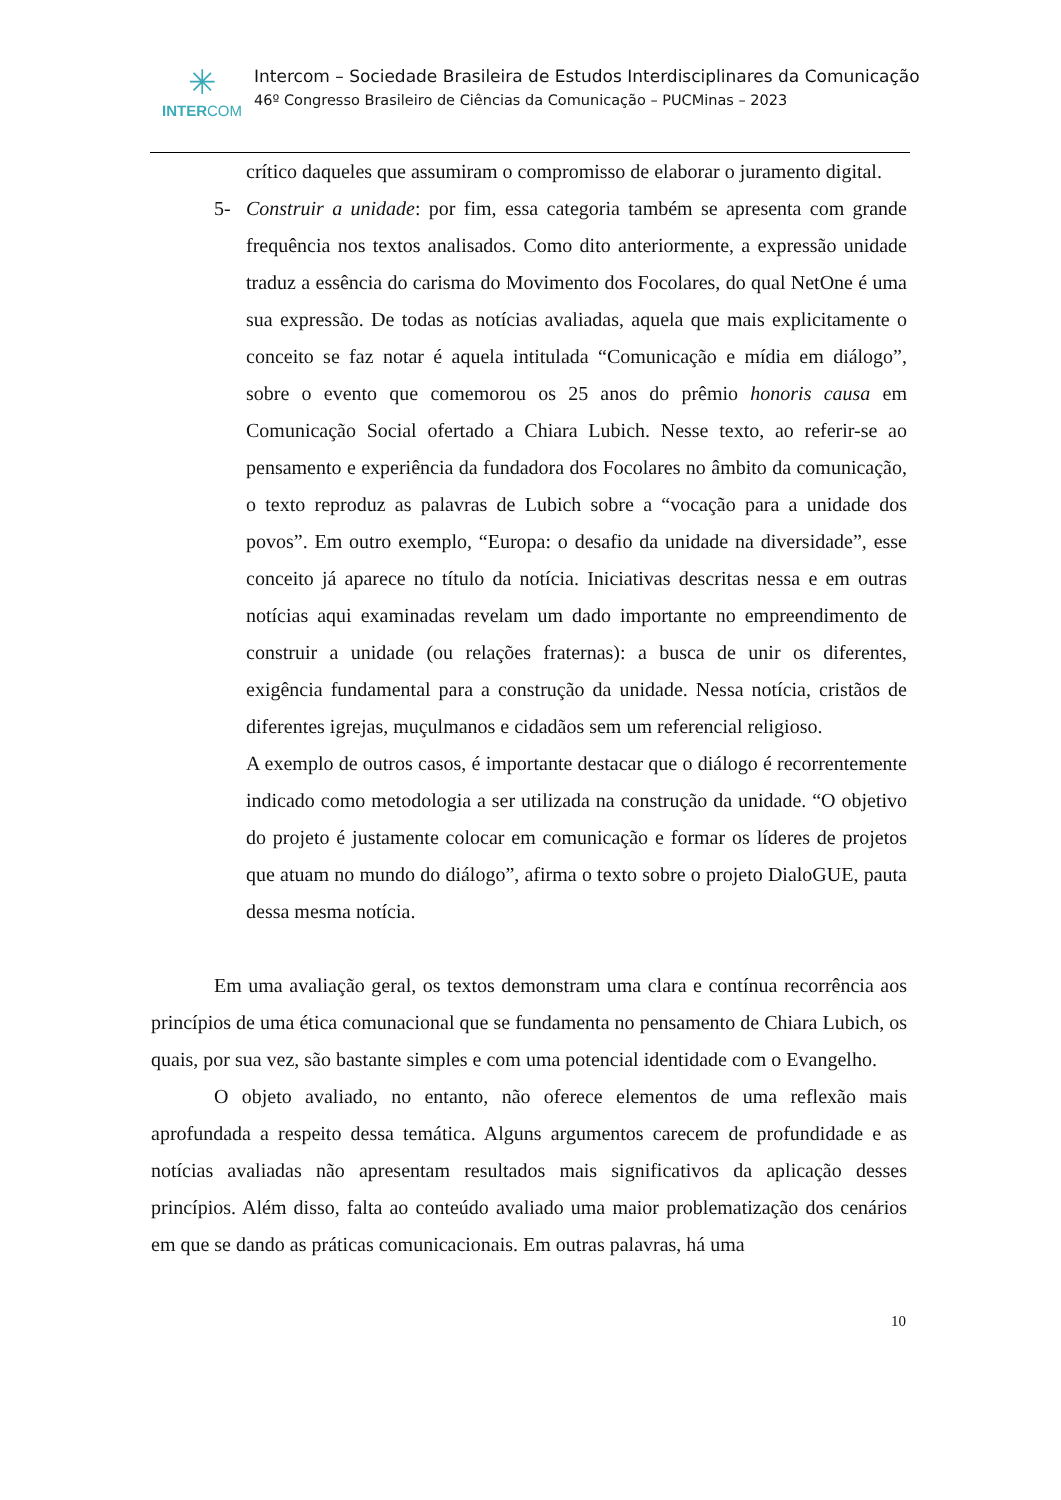✳
INTERCOM
Intercom – Sociedade Brasileira de Estudos Interdisciplinares da Comunicação
46º Congresso Brasileiro de Ciências da Comunicação – PUCMinas – 2023
crítico daqueles que assumiram o compromisso de elaborar o juramento digital.
5- Construir a unidade: por fim, essa categoria também se apresenta com grande frequência nos textos analisados. Como dito anteriormente, a expressão unidade traduz a essência do carisma do Movimento dos Focolares, do qual NetOne é uma sua expressão. De todas as notícias avaliadas, aquela que mais explicitamente o conceito se faz notar é aquela intitulada “Comunicação e mídia em diálogo”, sobre o evento que comemorou os 25 anos do prêmio honoris causa em Comunicação Social ofertado a Chiara Lubich. Nesse texto, ao referir-se ao pensamento e experiência da fundadora dos Focolares no âmbito da comunicação, o texto reproduz as palavras de Lubich sobre a “vocação para a unidade dos povos”. Em outro exemplo, “Europa: o desafio da unidade na diversidade”, esse conceito já aparece no título da notícia. Iniciativas descritas nessa e em outras notícias aqui examinadas revelam um dado importante no empreendimento de construir a unidade (ou relações fraternas): a busca de unir os diferentes, exigência fundamental para a construção da unidade. Nessa notícia, cristãos de diferentes igrejas, muçulmanos e cidadãos sem um referencial religioso.
A exemplo de outros casos, é importante destacar que o diálogo é recorrentemente indicado como metodologia a ser utilizada na construção da unidade. “O objetivo do projeto é justamente colocar em comunicação e formar os líderes de projetos que atuam no mundo do diálogo”, afirma o texto sobre o projeto DialoGUE, pauta dessa mesma notícia.
Em uma avaliação geral, os textos demonstram uma clara e contínua recorrência aos princípios de uma ética comunacional que se fundamenta no pensamento de Chiara Lubich, os quais, por sua vez, são bastante simples e com uma potencial identidade com o Evangelho.
O objeto avaliado, no entanto, não oferece elementos de uma reflexão mais aprofundada a respeito dessa temática. Alguns argumentos carecem de profundidade e as notícias avaliadas não apresentam resultados mais significativos da aplicação desses princípios. Além disso, falta ao conteúdo avaliado uma maior problematização dos cenários em que se dando as práticas comunicacionais. Em outras palavras, há uma
10